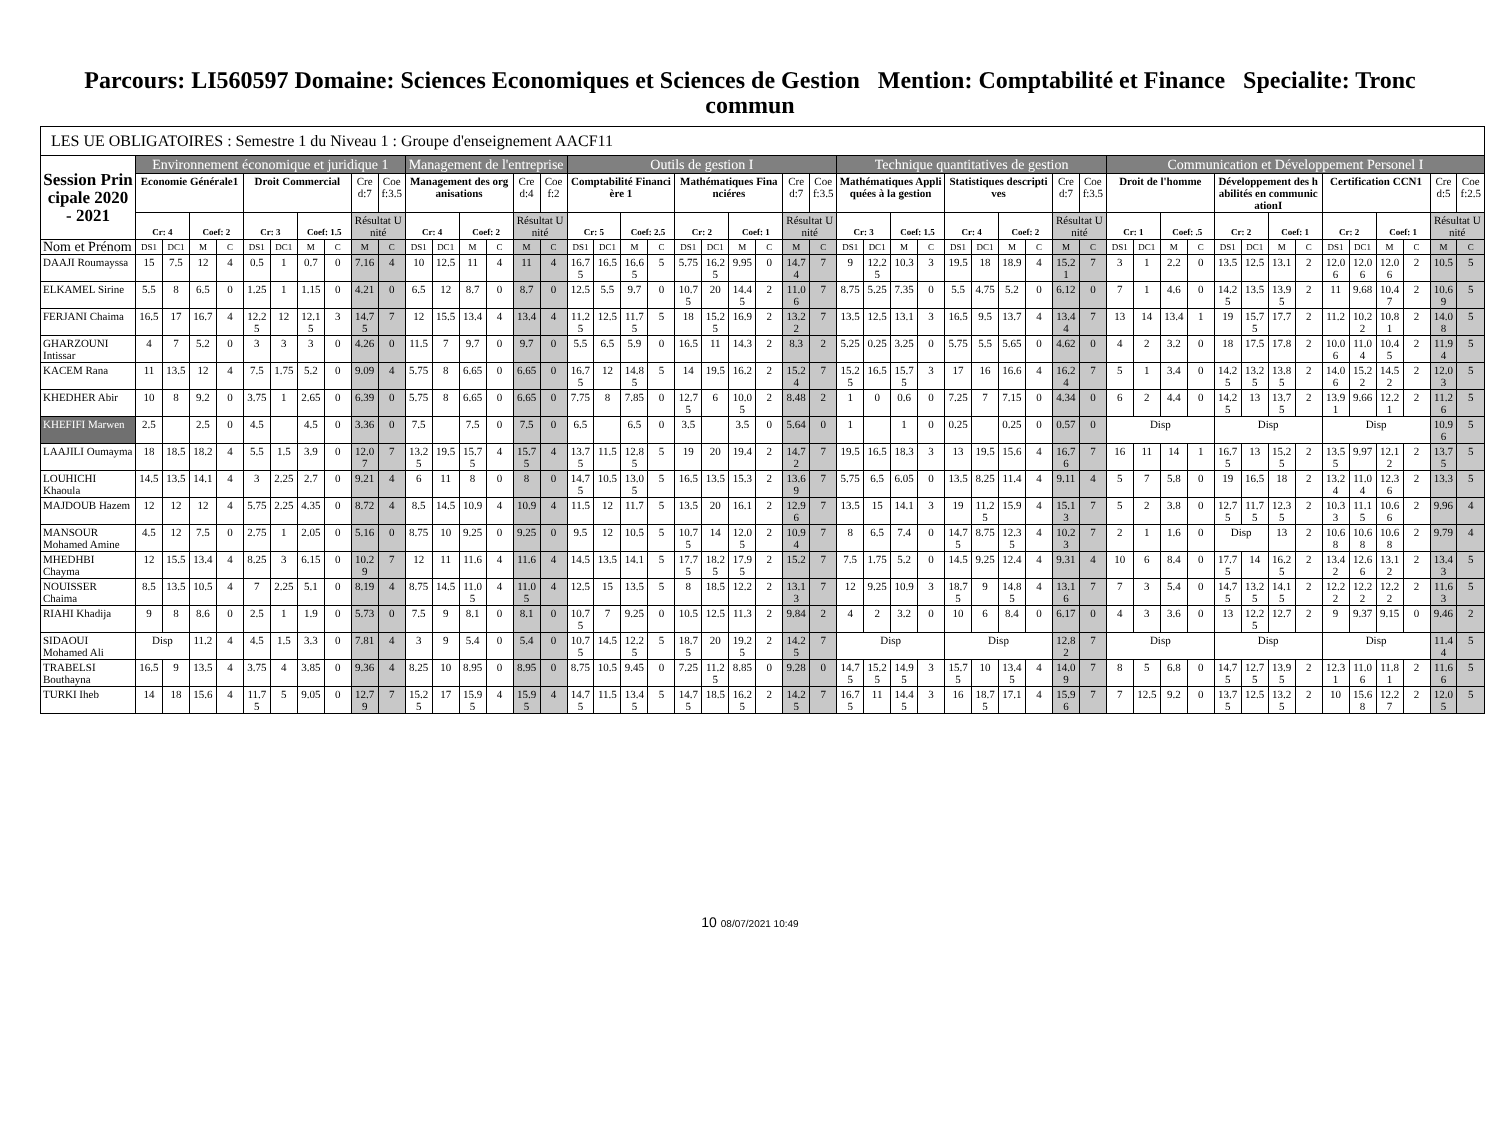Parcours: LI560597 Domaine: Sciences Economiques et Sciences de Gestion Mention: Comptabilité et Finance Specialite: Tronc commun
| LES UE OBLIGATOIRES : Semestre 1 du Niveau 1 : Groupe d'enseignement AACF11 | | | | | | | | | | | | | | | | | | | | | | | | | | | | | | | | | | | | | | | | | | | | | | | | | | |
| Session Principale 2020 - 2021 | Environnement économique et juridique 1 | | | | | | | | | | Management de l'entreprise | | | | | | Outils de gestion I | | | | | | | | | | Technique quantitatives de gestion | | | | | | | | | | Communication et Développement Personel I | | | | | | | | | | | | | |
| | Economie Générale1 | | | | Droit Commercial | | | | Cred:7 | Coef:3.5 | Management des organisations | | | | Cred:4 | Coef:2 | Comptabilité Financière 1 | | | | Mathématiques Financiéres | | | | Cred:7 | Coef:3.5 | Mathématiques Appliquées à la gestion | | | | Statistiques descriptives | | | | Cred:7 | Coef:3.5 | Droit de l'homme | | | | Développement des habilités en communicationI | | | | Certification CCN1 | | | | Cred:5 | Coef:2.5 |
| | Cr: 4 | | Coef: 2 | | Cr: 3 | | Coef: 1.5 | | Résultat Unité | | Cr: 4 | | Coef: 2 | | Résultat Unité | | Cr: 5 | | Coef: 2.5 | | Cr: 2 | | Coef: 1 | | Résultat Unité | | Cr: 3 | | Coef: 1.5 | | Cr: 4 | | Coef: 2 | | Résultat Unité | | Cr: 1 | | Coef: .5 | | Cr: 2 | | Coef: 1 | | Cr: 2 | | Coef: 1 | | Résultat Unité | |
| Nom et Prénom | DS1 | DC1 | M | C | DS1 | DC1 | M | C | M | C | DS1 | DC1 | M | C | M | C | DS1 | DC1 | M | C | DS1 | DC1 | M | C | M | C | DS1 | DC1 | M | C | DS1 | DC1 | M | C | M | C | DS1 | DC1 | M | C | DS1 | DC1 | M | C | DS1 | DC1 | M | C | M | C |
| DAAJI Roumayssa | 15 | 7.5 | 12 | 4 | 0.5 | 1 | 0.7 | 0 | 7.16 | 4 | 10 | 12.5 | 11 | 4 | 11 | 4 | 16.75 | 16.5 | 16.65 | 5 | 5.75 | 16.25 | 9.95 | 0 | 14.74 | 7 | 9 | 12.25 | 10.3 | 3 | 19.5 | 18 | 18.9 | 4 | 15.21 | 7 | 3 | 1 | 2.2 | 0 | 13.5 | 12.5 | 13.1 | 2 | 12.06 | 12.06 | 12.06 | 2 | 10.5 | 5 |
| ELKAMEL Sirine | 5.5 | 8 | 6.5 | 0 | 1.25 | 1 | 1.15 | 0 | 4.21 | 0 | 6.5 | 12 | 8.7 | 0 | 8.7 | 0 | 12.5 | 5.5 | 9.7 | 0 | 10.75 | 20 | 14.45 | 2 | 11.06 | 7 | 8.75 | 5.25 | 7.35 | 0 | 5.5 | 4.75 | 5.2 | 0 | 6.12 | 0 | 7 | 1 | 4.6 | 0 | 14.25 | 13.5 | 13.95 | 2 | 11 | 9.68 | 10.47 | 2 | 10.69 | 5 |
| FERJANI Chaima | 16.5 | 17 | 16.7 | 4 | 12.25 | 12 | 12.15 | 3 | 14.75 | 7 | 12 | 15.5 | 13.4 | 4 | 13.4 | 4 | 11.25 | 12.5 | 11.75 | 5 | 18 | 15.25 | 16.9 | 2 | 13.22 | 7 | 13.5 | 12.5 | 13.1 | 3 | 16.5 | 9.5 | 13.7 | 4 | 13.44 | 7 | 13 | 14 | 13.4 | 1 | 19 | 15.75 | 17.7 | 2 | 11.2 | 10.22 | 10.81 | 2 | 14.08 | 5 |
| GHARZOUNI Intissar | 4 | 7 | 5.2 | 0 | 3 | 3 | 3 | 0 | 4.26 | 0 | 11.5 | 7 | 9.7 | 0 | 9.7 | 0 | 5.5 | 6.5 | 5.9 | 0 | 16.5 | 11 | 14.3 | 2 | 8.3 | 2 | 5.25 | 0.25 | 3.25 | 0 | 5.75 | 5.5 | 5.65 | 0 | 4.62 | 0 | 4 | 2 | 3.2 | 0 | 18 | 17.5 | 17.8 | 2 | 10.06 | 11.04 | 10.45 | 2 | 11.94 | 5 |
| KACEM Rana | 11 | 13.5 | 12 | 4 | 7.5 | 1.75 | 5.2 | 0 | 9.09 | 4 | 5.75 | 8 | 6.65 | 0 | 6.65 | 0 | 16.75 | 12 | 14.85 | 5 | 14 | 19.5 | 16.2 | 2 | 15.24 | 7 | 15.25 | 16.5 | 15.75 | 3 | 17 | 16 | 16.6 | 4 | 16.24 | 7 | 5 | 1 | 3.4 | 0 | 14.25 | 13.25 | 13.85 | 2 | 14.06 | 15.22 | 14.52 | 2 | 12.03 | 5 |
| KHEDHER Abir | 10 | 8 | 9.2 | 0 | 3.75 | 1 | 2.65 | 0 | 6.39 | 0 | 5.75 | 8 | 6.65 | 0 | 6.65 | 0 | 7.75 | 8 | 7.85 | 0 | 12.75 | 6 | 10.05 | 2 | 8.48 | 2 | 1 | 0 | 0.6 | 0 | 7.25 | 7 | 7.15 | 0 | 4.34 | 0 | 6 | 2 | 4.4 | 0 | 14.25 | 13 | 13.75 | 2 | 13.91 | 9.66 | 12.21 | 2 | 11.26 | 5 |
| KHEFIFI Marwen | 2.5 | | 2.5 | 0 | 4.5 | | 4.5 | 0 | 3.36 | 0 | 7.5 | | 7.5 | 0 | 7.5 | 0 | 6.5 | | 6.5 | 0 | 3.5 | | 3.5 | 0 | 5.64 | 0 | 1 | | 1 | 0 | 0.25 | | 0.25 | 0 | 0.57 | 0 | Disp | | | | Disp | | | | Disp | | | | 10.96 | 5 |
| LAAJILI Oumayma | 18 | 18.5 | 18.2 | 4 | 5.5 | 1.5 | 3.9 | 0 | 12.07 | 7 | 13.25 | 19.5 | 15.75 | 4 | 15.75 | 4 | 13.75 | 11.5 | 12.85 | 5 | 19 | 20 | 19.4 | 2 | 14.72 | 7 | 19.5 | 16.5 | 18.3 | 3 | 13 | 19.5 | 15.6 | 4 | 16.76 | 7 | 16 | 11 | 14 | 1 | 16.75 | 13 | 15.25 | 2 | 13.55 | 9.97 | 12.12 | 2 | 13.75 | 5 |
| LOUHICHI Khaoula | 14.5 | 13.5 | 14.1 | 4 | 3 | 2.25 | 2.7 | 0 | 9.21 | 4 | 6 | 11 | 8 | 0 | 8 | 0 | 14.75 | 10.5 | 13.05 | 5 | 16.5 | 13.5 | 15.3 | 2 | 13.69 | 7 | 5.75 | 6.5 | 6.05 | 0 | 13.5 | 8.25 | 11.4 | 4 | 9.11 | 4 | 5 | 7 | 5.8 | 0 | 19 | 16.5 | 18 | 2 | 13.24 | 11.04 | 12.36 | 2 | 13.3 | 5 |
| MAJDOUB Hazem | 12 | 12 | 12 | 4 | 5.75 | 2.25 | 4.35 | 0 | 8.72 | 4 | 8.5 | 14.5 | 10.9 | 4 | 10.9 | 4 | 11.5 | 12 | 11.7 | 5 | 13.5 | 20 | 16.1 | 2 | 12.96 | 7 | 13.5 | 15 | 14.1 | 3 | 19 | 11.25 | 15.9 | 4 | 15.13 | 7 | 5 | 2 | 3.8 | 0 | 12.75 | 11.75 | 12.35 | 2 | 10.33 | 11.15 | 10.66 | 2 | 9.96 | 4 |
| MANSOUR Mohamed Amine | 4.5 | 12 | 7.5 | 0 | 2.75 | 1 | 2.05 | 0 | 5.16 | 0 | 8.75 | 10 | 9.25 | 0 | 9.25 | 0 | 9.5 | 12 | 10.5 | 5 | 10.75 | 14 | 12.05 | 2 | 10.94 | 7 | 8 | 6.5 | 7.4 | 0 | 14.75 | 8.75 | 12.35 | 4 | 10.23 | 7 | 2 | 1 | 1.6 | 0 | Disp | | 13 | 2 | 10.68 | 10.68 | 10.68 | 2 | 9.79 | 4 |
| MHEDHBI Chayma | 12 | 15.5 | 13.4 | 4 | 8.25 | 3 | 6.15 | 0 | 10.29 | 7 | 12 | 11 | 11.6 | 4 | 11.6 | 4 | 14.5 | 13.5 | 14.1 | 5 | 17.75 | 18.25 | 17.95 | 2 | 15.2 | 7 | 7.5 | 1.75 | 5.2 | 0 | 14.5 | 9.25 | 12.4 | 4 | 9.31 | 4 | 10 | 6 | 8.4 | 0 | 17.75 | 14 | 16.25 | 2 | 13.42 | 12.66 | 13.12 | 2 | 13.43 | 5 |
| NOUISSER Chaima | 8.5 | 13.5 | 10.5 | 4 | 7 | 2.25 | 5.1 | 0 | 8.19 | 4 | 8.75 | 14.5 | 11.05 | 4 | 11.05 | 4 | 12.5 | 15 | 13.5 | 5 | 8 | 18.5 | 12.2 | 2 | 13.13 | 7 | 12 | 9.25 | 10.9 | 3 | 18.75 | 9 | 14.85 | 4 | 13.16 | 7 | 7 | 3 | 5.4 | 0 | 14.75 | 13.25 | 14.15 | 2 | 12.22 | 12.22 | 12.22 | 2 | 11.63 | 5 |
| RIAHI Khadija | 9 | 8 | 8.6 | 0 | 2.5 | 1 | 1.9 | 0 | 5.73 | 0 | 7.5 | 9 | 8.1 | 0 | 8.1 | 0 | 10.75 | 7 | 9.25 | 0 | 10.5 | 12.5 | 11.3 | 2 | 9.84 | 2 | 4 | 2 | 3.2 | 0 | 10 | 6 | 8.4 | 0 | 6.17 | 0 | 4 | 3 | 3.6 | 0 | 13 | 12.25 | 12.7 | 2 | 9 | 9.37 | 9.15 | 0 | 9.46 | 2 |
| SIDAOUI Mohamed Ali | Disp | | 11.2 | 4 | 4.5 | 1.5 | 3.3 | 0 | 7.81 | 4 | 3 | 9 | 5.4 | 0 | 5.4 | 0 | 10.75 | 14.5 | 12.25 | 5 | 18.75 | 20 | 19.25 | 2 | 14.25 | 7 | Disp | | | | Disp | | | | 12.82 | 7 | Disp | | | | Disp | | | | Disp | | | | 11.44 | 5 |
| TRABELSI Bouthayna | 16.5 | 9 | 13.5 | 4 | 3.75 | 4 | 3.85 | 0 | 9.36 | 4 | 8.25 | 10 | 8.95 | 0 | 8.95 | 0 | 8.75 | 10.5 | 9.45 | 0 | 7.25 | 11.25 | 8.85 | 0 | 9.28 | 0 | 14.75 | 15.25 | 14.95 | 3 | 15.75 | 10 | 13.45 | 4 | 14.09 | 7 | 8 | 5 | 6.8 | 0 | 14.75 | 12.75 | 13.95 | 2 | 12.31 | 11.06 | 11.81 | 2 | 11.66 | 5 |
| TURKI Iheb | 14 | 18 | 15.6 | 4 | 11.75 | 5 | 9.05 | 0 | 12.79 | 7 | 15.25 | 17 | 15.95 | 4 | 15.95 | 4 | 14.75 | 11.5 | 13.45 | 5 | 14.75 | 18.5 | 16.25 | 2 | 14.25 | 7 | 16.75 | 11 | 14.45 | 3 | 16 | 18.75 | 17.1 | 4 | 15.96 | 7 | 7 | 12.5 | 9.2 | 0 | 13.75 | 12.5 | 13.25 | 2 | 10 | 15.68 | 12.27 | 2 | 12.05 | 5 |
10 08/07/2021 10:49